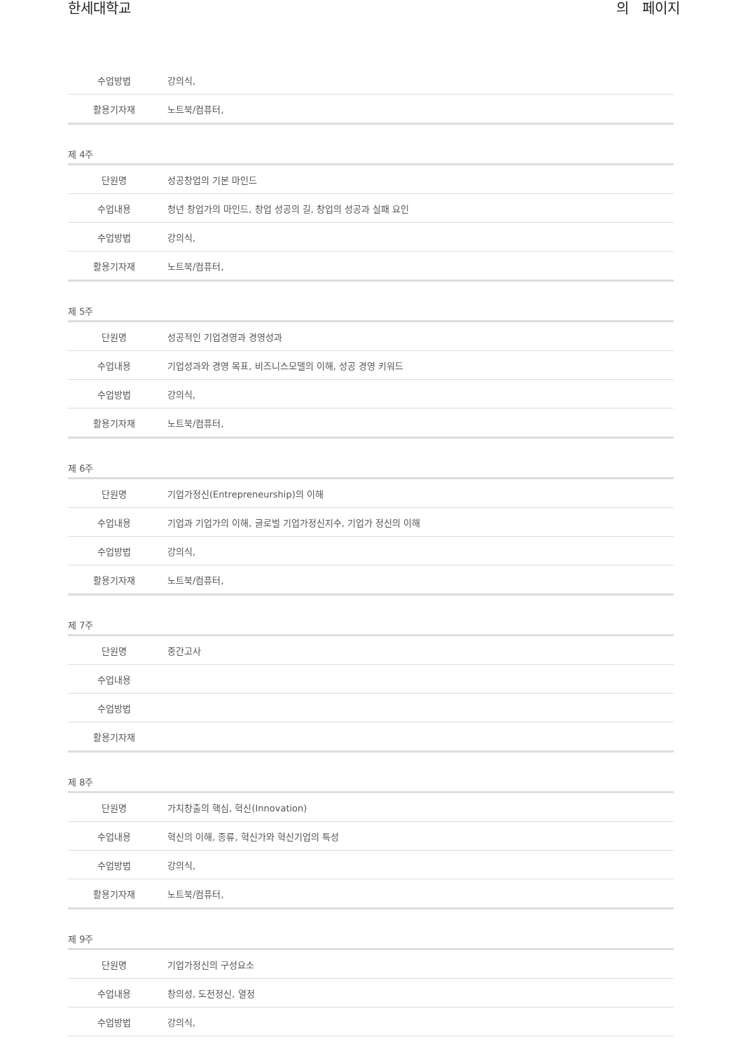한세대학교 의 페이지
| 수업방법 | 강의식, |
| 활용기자재 | 노트북/컴퓨터, |
제 4주
| 단원명 | 성공창업의 기본 마인드 |
| 수업내용 | 청년 창업가의 마인드, 창업 성공의 길, 창업의 성공과 실패 요인 |
| 수업방법 | 강의식, |
| 활용기자재 | 노트북/컴퓨터, |
제 5주
| 단원명 | 성공적인 기업경영과 경영성과 |
| 수업내용 | 기업성과와 경영 목표, 비즈니스모델의 이해, 성공 경영 키워드 |
| 수업방법 | 강의식, |
| 활용기자재 | 노트북/컴퓨터, |
제 6주
| 단원명 | 기업가정신(Entrepreneurship)의 이해 |
| 수업내용 | 기업과 기업가의 이해, 글로벌 기업가정신지수, 기업가 정신의 이해 |
| 수업방법 | 강의식, |
| 활용기자재 | 노트북/컴퓨터, |
제 7주
| 단원명 | 중간고사 |
| 수업내용 | |
| 수업방법 | |
| 활용기자재 | |
제 8주
| 단원명 | 가치창출의 핵심, 혁신(Innovation) |
| 수업내용 | 혁신의 이해, 종류, 혁신가와 혁신기업의 특성 |
| 수업방법 | 강의식, |
| 활용기자재 | 노트북/컴퓨터, |
제 9주
| 단원명 | 기업가정신의 구성요소 |
| 수업내용 | 창의성, 도전정신, 열정 |
| 수업방법 | 강의식, |